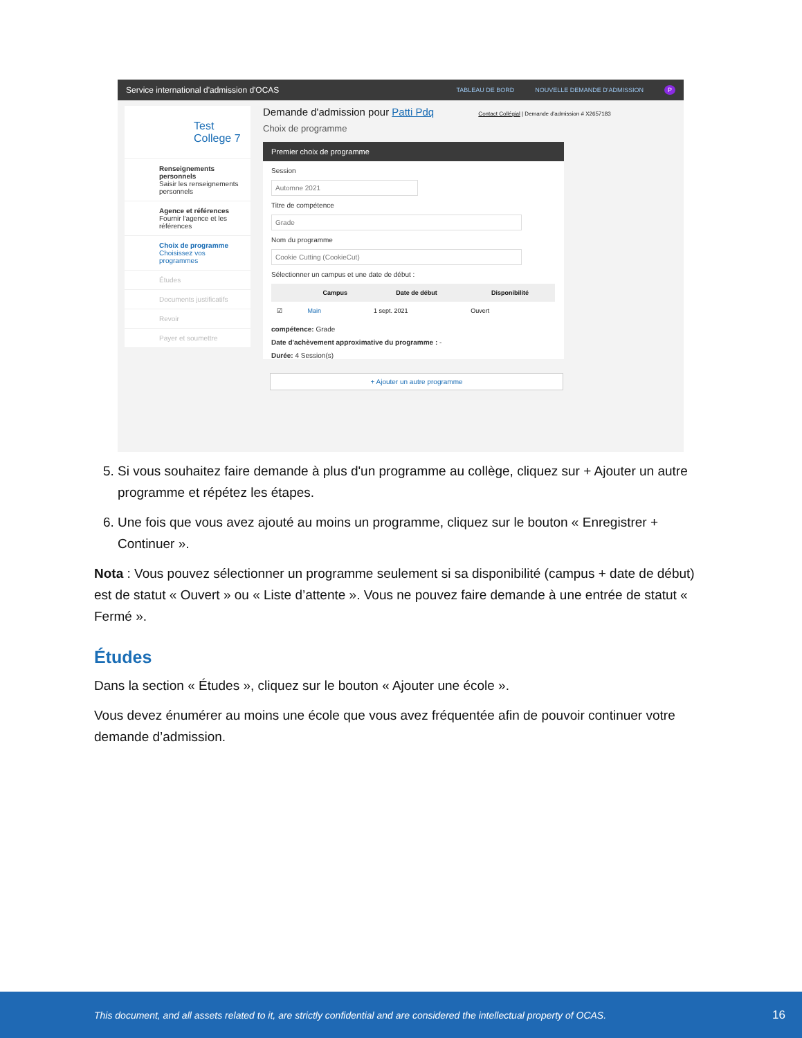Service international d'admission d'OCAS TABLEAU DE BORD NOUVELLE DEMANDE D'ADMISSION P
Test College 7
Renseignements personnels
Saisir les renseignements personnels
Agence et références
Fournir l'agence et les références
Choix de programme
Choisissez vos programmes
Études
Documents justificatifs
Revoir
Payer et soumettre
Demande d'admission pour Patti Pdq Contact Collégial | Demande d'admission # X2657183
Choix de programme
Premier choix de programme
Session
Automne 2021
Titre de compétence
Grade
Nom du programme
Cookie Cutting (CookieCut)
Sélectionner un campus et une date de début :
| | Campus | Date de début | Disponibilité |
| --- | --- | --- | --- |
| ☑ | Main | 1 sept. 2021 | Ouvert |
compétence: Grade
Date d'achèvement approximative du programme : -
Durée: 4 Session(s)
+ Ajouter un autre programme
5. Si vous souhaitez faire demande à plus d'un programme au collège, cliquez sur + Ajouter un autre programme et répétez les étapes.
6. Une fois que vous avez ajouté au moins un programme, cliquez sur le bouton « Enregistrer + Continuer ».
Nota : Vous pouvez sélectionner un programme seulement si sa disponibilité (campus + date de début) est de statut « Ouvert » ou « Liste d’attente ». Vous ne pouvez faire demande à une entrée de statut « Fermé ».
Études
Dans la section « Études », cliquez sur le bouton « Ajouter une école ».
Vous devez énumérer au moins une école que vous avez fréquentée afin de pouvoir continuer votre demande d’admission.
This document, and all assets related to it, are strictly confidential and are considered the intellectual property of OCAS. 16